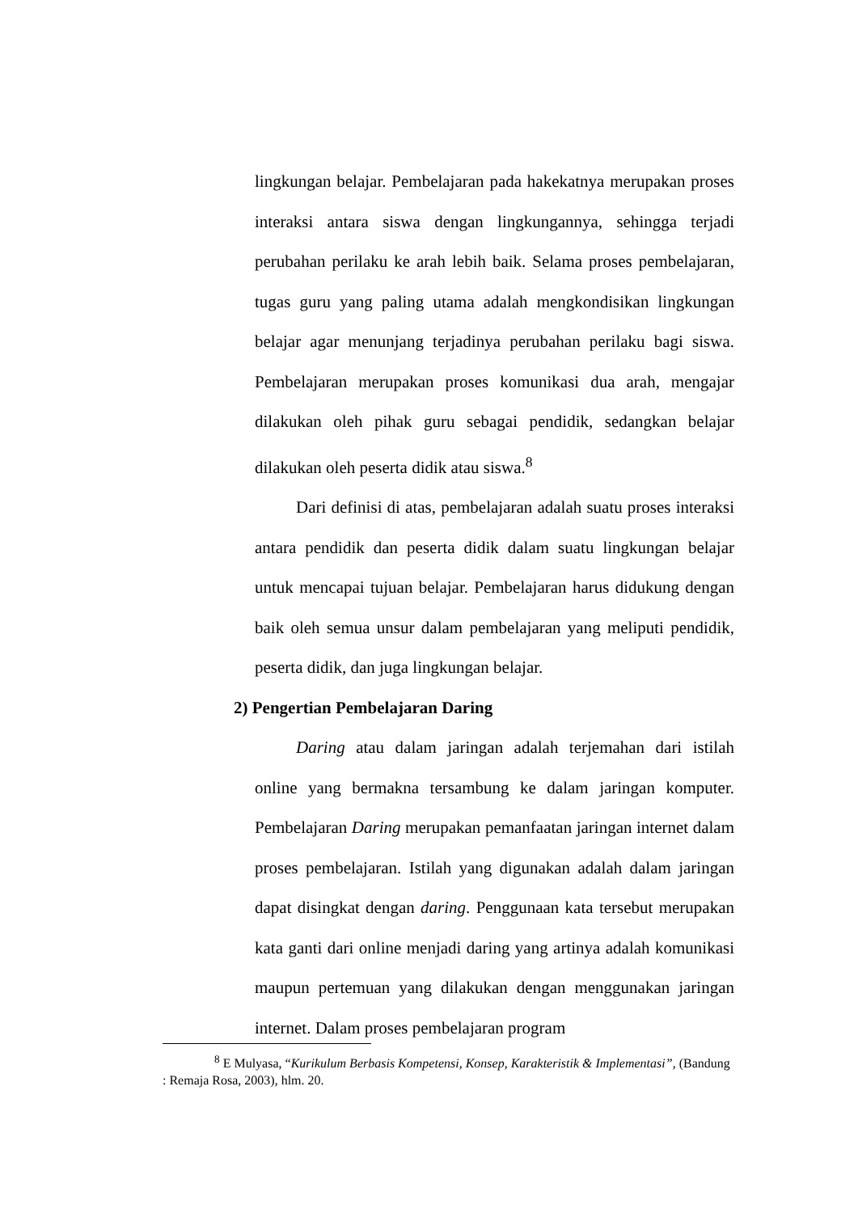lingkungan belajar. Pembelajaran pada hakekatnya merupakan proses interaksi antara siswa dengan lingkungannya, sehingga terjadi perubahan perilaku ke arah lebih baik. Selama proses pembelajaran, tugas guru yang paling utama adalah mengkondisikan lingkungan belajar agar menunjang terjadinya perubahan perilaku bagi siswa. Pembelajaran merupakan proses komunikasi dua arah, mengajar dilakukan oleh pihak guru sebagai pendidik, sedangkan belajar dilakukan oleh peserta didik atau siswa.<sup>8</sup>
Dari definisi di atas, pembelajaran adalah suatu proses interaksi antara pendidik dan peserta didik dalam suatu lingkungan belajar untuk mencapai tujuan belajar. Pembelajaran harus didukung dengan baik oleh semua unsur dalam pembelajaran yang meliputi pendidik, peserta didik, dan juga lingkungan belajar.
2) Pengertian Pembelajaran Daring
Daring atau dalam jaringan adalah terjemahan dari istilah online yang bermakna tersambung ke dalam jaringan komputer. Pembelajaran Daring merupakan pemanfaatan jaringan internet dalam proses pembelajaran. Istilah yang digunakan adalah dalam jaringan dapat disingkat dengan daring. Penggunaan kata tersebut merupakan kata ganti dari online menjadi daring yang artinya adalah komunikasi maupun pertemuan yang dilakukan dengan menggunakan jaringan internet. Dalam proses pembelajaran program
<sup>8</sup> E Mulyasa, “Kurikulum Berbasis Kompetensi, Konsep, Karakteristik & Implementasi”, (Bandung : Remaja Rosa, 2003), hlm. 20.